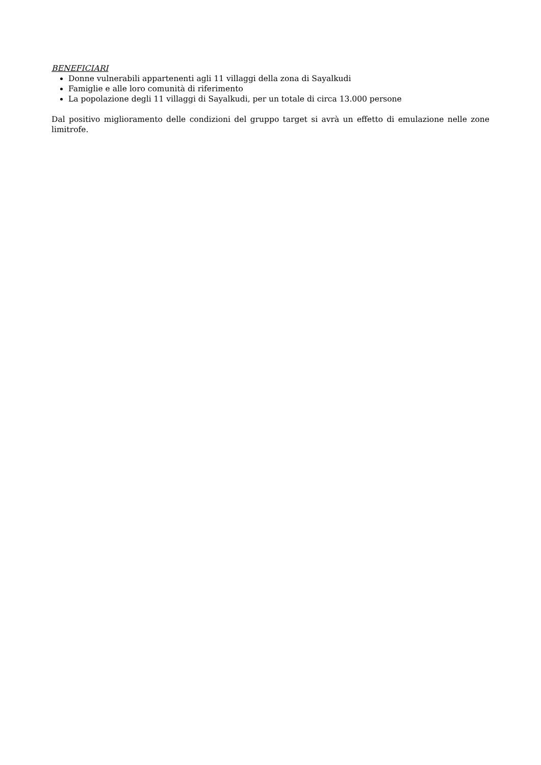BENEFICIARI
Donne vulnerabili appartenenti agli 11 villaggi della zona di Sayalkudi
Famiglie e alle loro comunità di riferimento
La popolazione degli 11 villaggi di Sayalkudi, per un totale di circa 13.000 persone
Dal positivo miglioramento delle condizioni del gruppo target si avrà un effetto di emulazione nelle zone limitrofe.